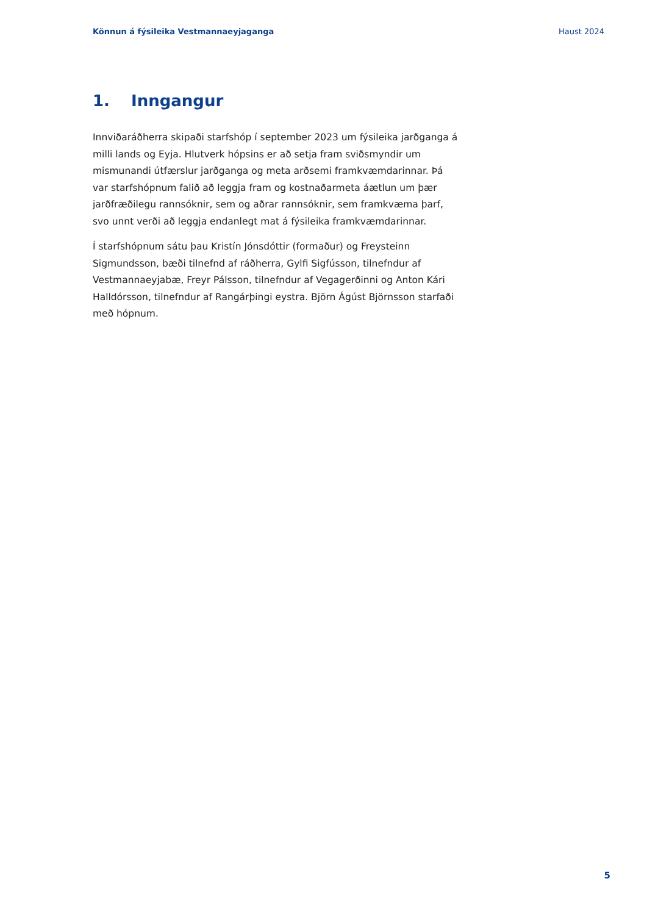Könnun á fýsileika Vestmannaeyjaganga Haust 2024
1. Inngangur
Innviðaráðherra skipaði starfshóp í september 2023 um fýsileika jarðganga á milli lands og Eyja. Hlutverk hópsins er að setja fram sviðsmyndir um mismunandi útfærslur jarðganga og meta arðsemi framkvæmdarinnar. Þá var starfshópnum falið að leggja fram og kostnaðarmeta áætlun um þær jarðfræðilegu rannsóknir, sem og aðrar rannsóknir, sem framkvæma þarf, svo unnt verði að leggja endanlegt mat á fýsileika framkvæmdarinnar.
Í starfshópnum sátu þau Kristín Jónsdóttir (formaður) og Freysteinn Sigmundsson, bæði tilnefnd af ráðherra, Gylfi Sigfússon, tilnefndur af Vestmannaeyjabæ, Freyr Pálsson, tilnefndur af Vegagerðinni og Anton Kári Halldórsson, tilnefndur af Rangárþingi eystra. Björn Ágúst Björnsson starfaði með hópnum.
5